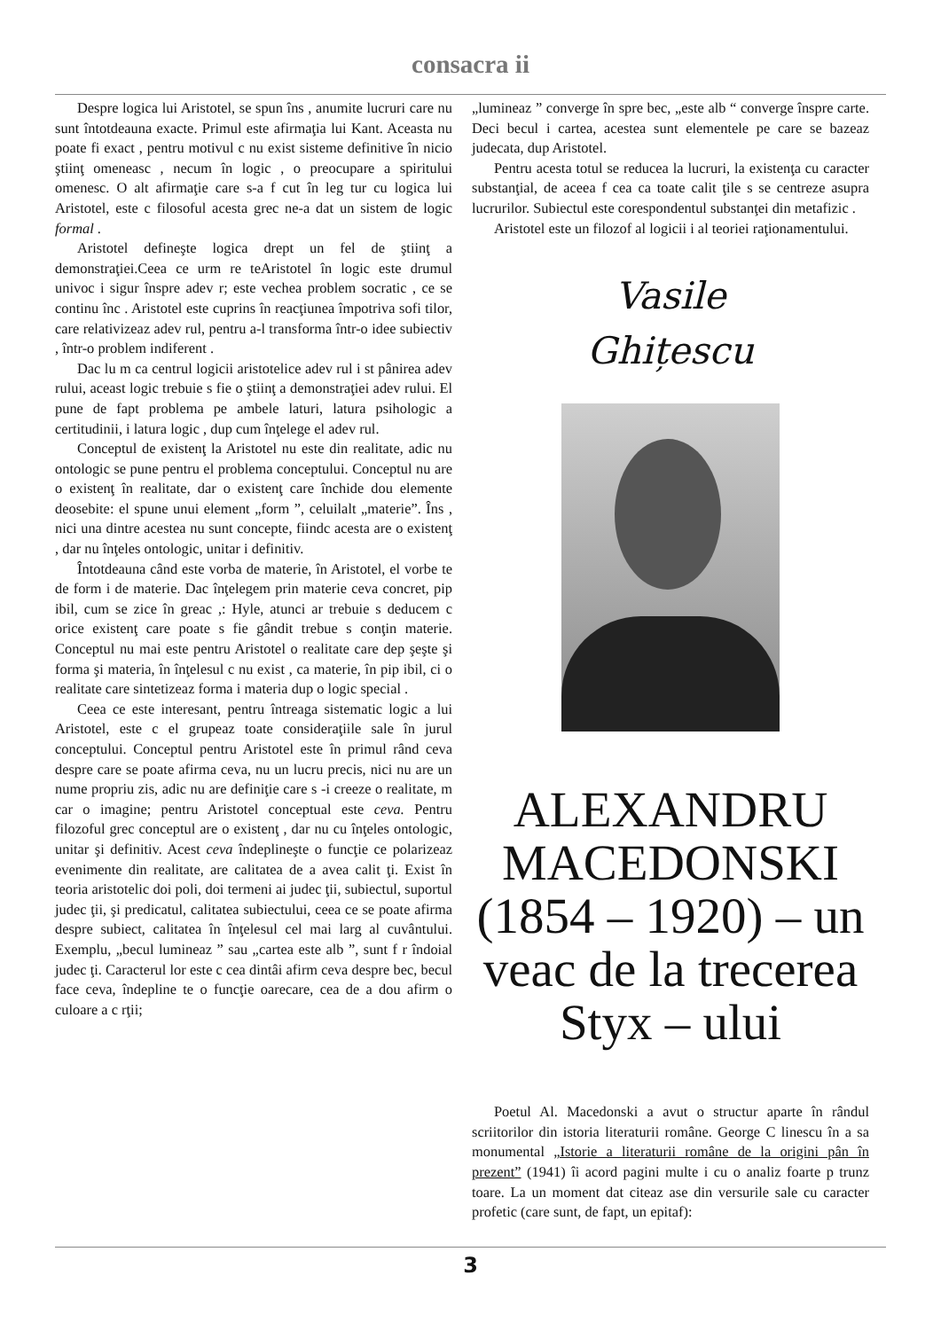consacra ii
Despre logica lui Aristotel, se spun îns , anumite lucruri care nu sunt întotdeauna exacte. Primul este afirmaţia lui Kant. Aceasta nu poate fi exact , pentru motivul c nu exist sisteme definitive în nicio ştiinţ omeneasc , necum în logic , o preocupare a spiritului omenesc. O alt afirmaţie care s-a f cut în leg tur cu logica lui Aristotel, este c filosoful acesta grec ne-a dat un sistem de logic formal .
Aristotel defineşte logica drept un fel de ştiinţ a demonstraţiei.Ceea ce urm re teAristotel în logic este drumul univoc i sigur înspre adev r; este vechea problem socratic , ce se continu înc . Aristotel este cuprins în reacţiunea împotriva sofi tilor, care relativizeaz adev rul, pentru a-l transforma într-o idee subiectiv , într-o problem indiferent .
Dac lu m ca centrul logicii aristotelice adev rul i st pânirea adev rului, aceast logic trebuie s fie o ştiinţ a demonstraţiei adev rului. El pune de fapt problema pe ambele laturi, latura psihologic a certitudinii, i latura logic , dup cum înţelege el adev rul.
Conceptul de existenţ la Aristotel nu este din realitate, adic nu ontologic se pune pentru el problema conceptului. Conceptul nu are o existenţ în realitate, dar o existenţ care închide dou elemente deosebite: el spune unui element „form ”, celuilalt „materie”. Îns , nici una dintre acestea nu sunt concepte, fiindc acesta are o existenţ , dar nu înţeles ontologic, unitar i definitiv.
Întotdeauna când este vorba de materie, în Aristotel, el vorbe te de form i de materie. Dac înţelegem prin materie ceva concret, pip ibil, cum se zice în greac ,: Hyle, atunci ar trebuie s deducem c orice existenţ care poate s fie gândit trebue s conţin materie. Conceptul nu mai este pentru Aristotel o realitate care dep şeşte şi forma şi materia, în înţelesul c nu exist , ca materie, în pip ibil, ci o realitate care sintetizeaz forma i materia dup o logic special .
Ceea ce este interesant, pentru întreaga sistematic logic a lui Aristotel, este c el grupeaz toate consideraţiile sale în jurul conceptului. Conceptul pentru Aristotel este în primul rând ceva despre care se poate afirma ceva, nu un lucru precis, nici nu are un nume propriu zis, adic nu are definiţie care s -i creeze o realitate, m car o imagine; pentru Aristotel conceptual este ceva. Pentru filozoful grec conceptul are o existenţ , dar nu cu înţeles ontologic, unitar şi definitiv. Acest ceva îndeplineşte o funcţie ce polarizeaz evenimente din realitate, are calitatea de a avea calit ţi. Exist în teoria aristotelic doi poli, doi termeni ai judec ţii, subiectul, suportul judec ţii, şi predicatul, calitatea subiectului, ceea ce se poate afirma despre subiect, calitatea în înţelesul cel mai larg al cuvântului. Exemplu, „becul lumineaz ” sau „cartea este alb ”, sunt f r îndoial judec ţi. Caracterul lor este c cea dintâi afirm ceva despre bec, becul face ceva, îndepline te o funcţie oarecare, cea de a dou afirm o culoare a c rţii;
„lumineaz ” converge în spre bec, „este alb “ converge înspre carte. Deci becul i cartea, acestea sunt elementele pe care se bazeaz judecata, dup Aristotel.
Pentru acesta totul se reducea la lucruri, la existenţa cu caracter substanţial, de aceea f cea ca toate calit ţile s se centreze asupra lucrurilor. Subiectul este corespondentul substanţei din metafizic .
Aristotel este un filozof al logicii i al teoriei raţionamentului.
Vasile
Ghițescu
ALEXANDRU MACEDONSKI (1854 – 1920) – un veac de la trecerea Styx – ului
Poetul Al. Macedonski a avut o structur aparte în rândul scriitorilor din istoria literaturii române. George C linescu în a sa monumental „Istorie a literaturii române de la origini pân în prezent” (1941) îi acord pagini multe i cu o analiz foarte p trunz toare. La un moment dat citeaz ase din versurile sale cu caracter profetic (care sunt, de fapt, un epitaf):
3